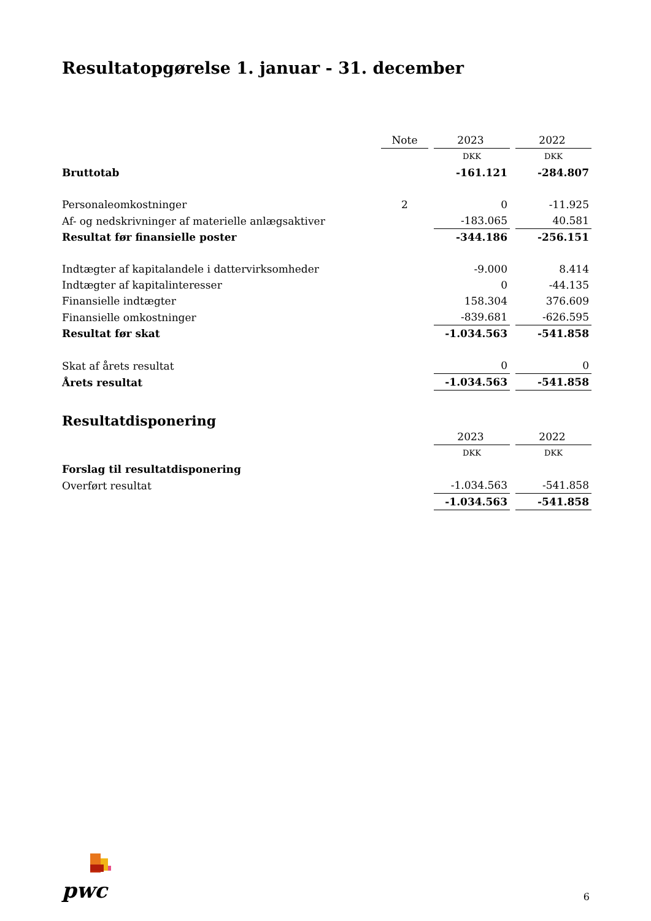Resultatopgørelse 1. januar - 31. december
| | Note | | 2023 | | 2022 |
| | | | DKK | | DKK |
| Bruttotab | | | -161.121 | | -284.807 |
| Personaleomkostninger | 2 | | 0 | | -11.925 |
| Af- og nedskrivninger af materielle anlægsaktiver | | | -183.065 | | 40.581 |
| Resultat før finansielle poster | | | -344.186 | | -256.151 |
| Indtægter af kapitalandele i dattervirksomheder | | | -9.000 | | 8.414 |
| Indtægter af kapitalinteresser | | | 0 | | -44.135 |
| Finansielle indtægter | | | 158.304 | | 376.609 |
| Finansielle omkostninger | | | -839.681 | | -626.595 |
| Resultat før skat | | | -1.034.563 | | -541.858 |
| Skat af årets resultat | | | 0 | | 0 |
| Årets resultat | | | -1.034.563 | | -541.858 |
Resultatdisponering
| | | | 2023 | | 2022 |
| | | | DKK | | DKK |
| Forslag til resultatdisponering | | | | | |
| Overført resultat | | | -1.034.563 | | -541.858 |
| | | | -1.034.563 | | -541.858 |
pwc 6